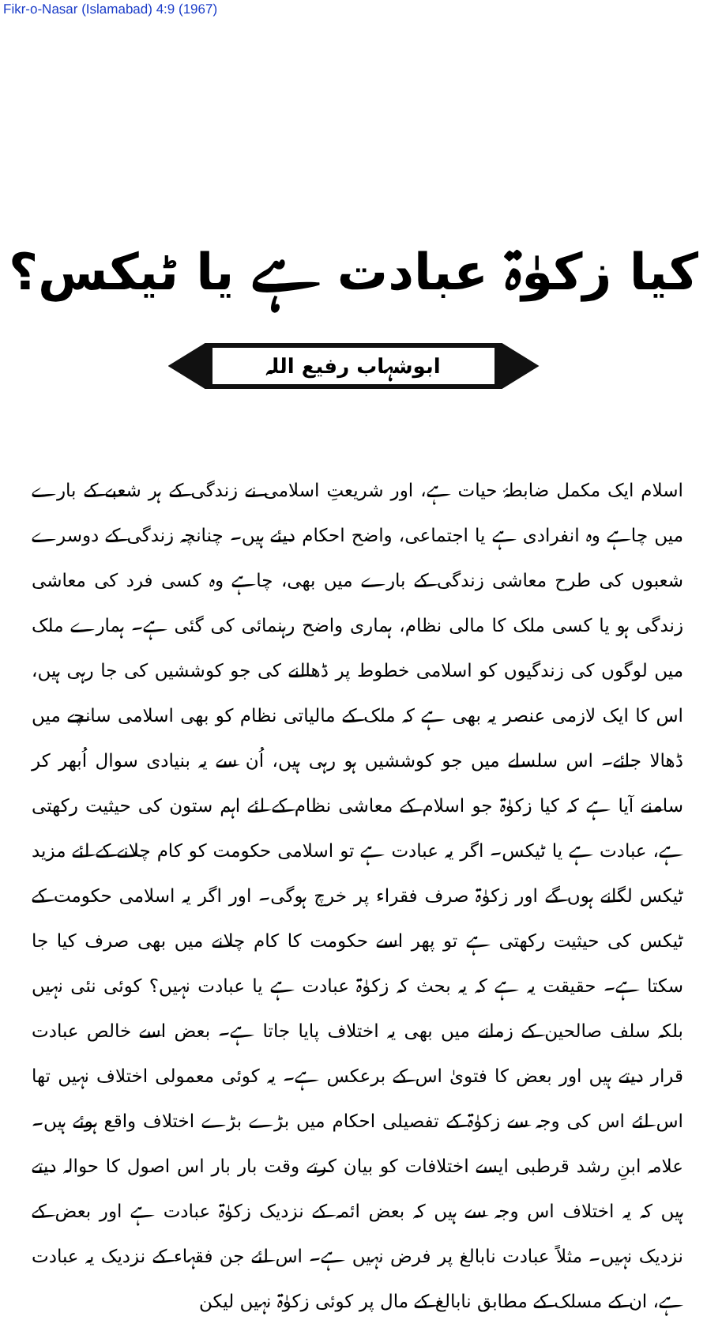Fikr-o-Nasar (Islamabad) 4:9 (1967)
کیا زکوٰۃ عبادت ہے یا ٹیکس؟
ابوشہاب رفیع اللہ
اسلام ایک مکمل ضابطۂ حیات ہے، اور شریعتِ اسلامی نے زندگی کے ہر شعبے کے بارے میں چاہے وہ انفرادی ہے یا اجتماعی، واضح احکام دیئے ہیں۔ چنانچہ زندگی کے دوسرے شعبوں کی طرح معاشی زندگی کے بارے میں بھی، چاہے وہ کسی فرد کی معاشی زندگی ہو یا کسی ملک کا مالی نظام، ہماری واضح رہنمائی کی گئی ہے۔ ہمارے ملک میں لوگوں کی زندگیوں کو اسلامی خطوط پر ڈھالنے کی جو کوششیں کی جا رہی ہیں، اس کا ایک لازمی عنصر یہ بھی ہے کہ ملک کے مالیاتی نظام کو بھی اسلامی سانچے میں ڈھالا جائے۔ اس سلسلے میں جو کوششیں ہو رہی ہیں، اُن سے یہ بنیادی سوال اُبھر کر سامنے آیا ہے کہ کیا زکوٰۃ جو اسلام کے معاشی نظام کے لئے اہم ستون کی حیثیت رکھتی ہے، عبادت ہے یا ٹیکس۔ اگر یہ عبادت ہے تو اسلامی حکومت کو کام چلانے کے لئے مزید ٹیکس لگانے ہوں گے اور زکوٰۃ صرف فقراء پر خرچ ہوگی۔ اور اگر یہ اسلامی حکومت کے ٹیکس کی حیثیت رکھتی ہے تو پھر اسے حکومت کا کام چلانے میں بھی صرف کیا جا سکتا ہے۔ حقیقت یہ ہے کہ یہ بحث کہ زکوٰۃ عبادت ہے یا عبادت نہیں؟ کوئی نئی نہیں بلکہ سلف صالحین کے زمانے میں بھی یہ اختلاف پایا جاتا ہے۔ بعض اسے خالص عبادت قرار دیتے ہیں اور بعض کا فتویٰ اس کے برعکس ہے۔ یہ کوئی معمولی اختلاف نہیں تھا اس لئے اس کی وجہ سے زکوٰۃ کے تفصیلی احکام میں بڑے بڑے اختلاف واقع ہوئے ہیں۔ علامہ ابنِ رشد قرطبی ایسے اختلافات کو بیان کرتے وقت بار بار اس اصول کا حوالہ دیتے ہیں کہ یہ اختلاف اس وجہ سے ہیں کہ بعض ائمہ کے نزدیک زکوٰۃ عبادت ہے اور بعض کے نزدیک نہیں۔ مثلاً عبادت نابالغ پر فرض نہیں ہے۔ اس لئے جن فقہاء کے نزدیک یہ عبادت ہے، ان کے مسلک کے مطابق نابالغ کے مال پر کوئی زکوٰۃ نہیں لیکن